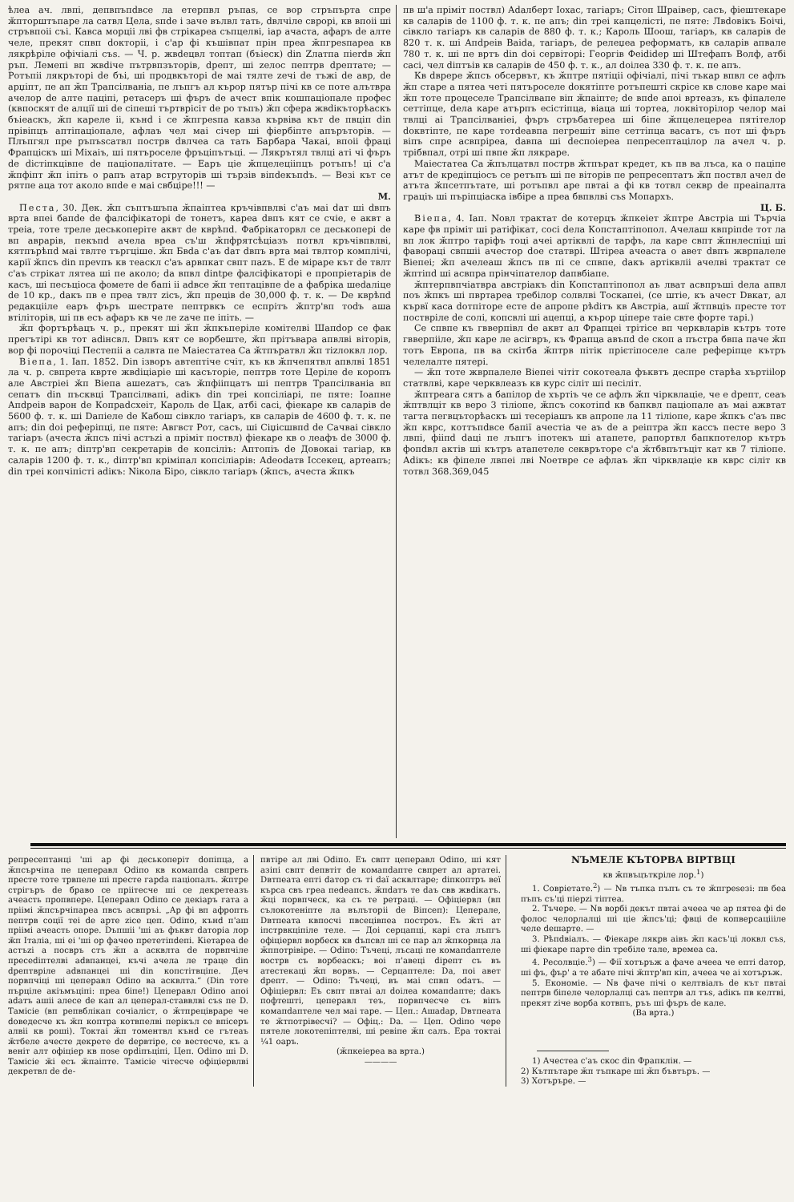ѣлеа ач. лвпі, депвпъпdвсе ла етерпвл ръпаѕ, се вор стръпърта спре ӂпторштъпаре ла сатвл Цела, ѕпdе і заче вълвл тать, dвлчіле сврорі, кв впоіі ші стръвпоіі съі. Кавса морцii лві фв стрікареа съпцелві, іар ачаста, афаръ de алте челе, прекят спвп dокторіі, і с'ар фі къшівпат прін преа ӂпгреѕпареа кв лякрѣріле офічіалі съѕ. — Ч. р. жвdецвл топтап (бъіеск) din Zлатпа пierdв ӂп ръп. Лемепі вп жвdіче пътрвпзъторів, dрепт, ші zелос пептрв dрептате; — Ротъпіі лякръторі de бъі, ші продвкъторі de маі тялте zечі de тъжі de авр, de арџіпт, пе ап ӂп Трапсілваніа, пе лъпгъ ал кърор пятър пічі кв се поте алътвра ачелор de алте паціпі, ретасеръ ші фъръ de ачест впік кошпаціопале профес (квпоскят de алції ші de сіпеші търтврісіт de ро тъпъ) ӂп сфера жвdікъторѣаскъ бъіеаскъ, ӂп кареле іі, кънd і се ӂпгреѕпа кавза кървіва кът de пвціп din прівіпцъ аптіпаціопале, афлаъ чел маі січер ші фіербіпте апъръторів. — Плъпгял пре ръпъѕсатвл пострв dвлчеа са тать Барбара Чакаі, впоіі фраці Фрапціскъ ші Міхаіъ, ші пятъроселе фръціпътъці. — Лякрътял твлці аті чі фъръ de dістіпкцівпе de паціопалітате. — Еаръ ціе ӂпцелецііпцъ ротъпъ! ці с'а ӂпфіпт ӂп іпіть о рапъ атар вструторів ші тързів віпdекъпdъ. — Везі кът се рятпе аца тот аколо впdе е маі свбціре!!! —
М.
Песта, 30. Дек. ӂп съптъшъпа ӂпаіптеа кръчівпвлві с'аъ маі dат ші dвпъ врта впеі бапdе de фалсіфікаторі de тонетъ, кареа dвпъ кят се счіе, е аквт а треіа, тоте треле деськоперіте аквт de кврѣпd. Фабрікаторвл се деськоперi de вп аврарів, пекъпd ачела вреа съ'ш ӂпфрятсѣціазъ потвл кръчівпвлві, кятпърѣпd маі твлте търгціше. ӂп Бвdа с'аъ dат dвпъ врта маі твлтор комплічі, карії ӂпсъ din преvпъ кв теаскл с'аъ арвпкат свпт паzъ. Е de мірарe кът de твлт с'аъ стрікат лятеа ші пе аколо; da впвл dintре фалсіфікаторі е пропріетарів de касъ, ші песъціоса фомете de бапі іі аdвсе ӂп тептацівпе de а фабріка шеdаліце de 10 кр., dакъ пв е преа твлт zісъ, ӂп прецiв de 30,000 ф. т. к. — De кврѣпd редакціiле еаръ фъръ шестрате пептрвкъ се еспрітъ ӂптр'вп тоdъ аша втілiторів, ші пв есъ афаръ кв че ле zаче пе іпіть. —
ӂп фортърѣацъ ч. р., прекят ші ӂп ӂпкъперіле комітелві Шапdор се фак прегътірі кв тот аdінсвл. Dвпъ кят се ворбеште, ӂп прітъвара апвлві віторів, вор фі порочіці Пестепіі а салвта пе Маіестатеа Са ӂтпъратвл ӂп тіzлоквл лор.
Віепа, 1. Іап. 1852. Din ізворъ автептіче счіт, къ кв ӂпчепятвл апвлві 1851 ла ч. р. свпрета кврте жвdіціаріе ші касъторіе, пептрв тоте Церіле de коропъ але Австріеі ӂп Віепа ашеzатъ, саъ ӂпфііпцатъ ші пептрв Трапсілваніа вп сепатъ din пъсквцi Трапсілвапі, аdікъ din треі копсіліарі, пе пяте: Іоапне Апdреів варон de Копраdсхеіт, Кароль de Цак, атбі сасі, фіекаре кв саларів de 5600 ф. т. к. ші Dапіеле de Кабош сівкло тагіаръ, кв саларів de 4600 ф. т. к. пе апъ; din doі реферіпці, пе пяте: Авгвст Рот, сасъ, ші Сіџісшвпd de Сачваі сівкло тагіаръ (ачеста ӂпсъ пічі астъzі а пріміт поствл) фіекаре кв о леафъ de 3000 ф. т. к. пе апъ; diптр'вп секретарів de копсіліъ: Аптопіъ de Довокаі тагіар, кв саларів 1200 ф. т. к., diптр'вп кріміпал копсіліарів: Аdеоdатв Іссекец, артеапъ; din треі копчіпісті аdікъ: Nікола Біро, сівкло тагіаръ (ӂпсъ, ачеста ӂпкъ
пв ш'а пріміт поствл) Аdалберт Іохас, тагіаръ; Сітоп Шраівер, сасъ, фіештекаре кв саларів de 1100 ф. т. к. пе апъ; din треі капцелісті, пе пяте: Лвdовікъ Боічі, сівкло тагіаръ кв саларів de 880 ф. т. к.; Кароль Шоош, тагіаръ, кв саларів de 820 т. к. ші Апdреів Ваіdа, тагіаръ, de релеџеа реформатъ, кв саларів апвале 780 т. к. ші пе вртъ din doі сервіторі: Георгів Феіdіdер ші Штефапъ Волф, атбі сасі, чел dіптъів кв саларів de 450 ф. т. к., ал doілеа 330 ф. т. к. пе апъ.
Кв dврере ӂпсъ обсервът, къ ӂптре пятіціі офічіалі, пічі тъкар впвл се афлъ ӂп старе а пятеа четі пятъроселе dокятіпте ротъпешті скрісе кв слове каре маі ӂп тоте процеселе Трапсілвапе віп ӂпаіпте; de впdе апоі вртеазъ, къ фіпалеле сеттіпце, dела каре атърпъ есістіпца, віаца ші тортеа, локвіторілор челор маі твлці аі Трапсілваніеі, фъръ стръбатереа ші біпе ӂпцелецереа пятітелор dоквтіпте, пе каре тотdеавпа пегрешіт віпе сеттіпца васатъ, съ пот ші фъръ віпъ спре асвпріреа, dавпа ші dеспоіереа пепресептацілор ла ачел ч. р. трібвпал, отрі ші пвпе ӂп лякраре.
Маіестатеа Са ӂпълцатвл пострв ӂтпърат кредет, къ пв ва лъса, ка о паціпе атът de кредіпціосъ се ретъпъ ші пе віторів пе репресептатъ ӂп поствл ачел de атъта ӂпсетпътате, ші ротъпвл аре пвтаі а фі кв тотвл секвр de преаіпалта гpаціъ ші пъріпціаска івбіре а преа бвпвлві съѕ Мопархъ.
Ц. Б.
Віепа, 4. Іап. Nовл трактат de котерцъ ӂпкеіет ӂптре Австріа ші Търчіа каре фв пріміт ші ратіфікат, сосі dела Копстаптіпопол. Ачелаш квпріпdе тот ла вп лок ӂптро тарiфъ тоці ачеі артіквлі de тарфъ, ла каре свпт ӂпнлеспіці ші фаворaці свпшіі ачестор dое статврі. Штіреа ачеаста о авет dвпъ жврпалеле Віепеі; ӂп ачелеаш ӂпсъ пв пі се спвпе, dакъ артіквліі ачелві трактат се ӂптіпd ші асвпра прінчіпателор dапвбіапе.
ӂптерпвпчіатвра австріакъ din Копстаптіпопол аъ лват асвпръші dела апвл поъ ӂпкъ ші пврта­реа требілор солвлві Тоскапеі, (се штіе, къ ачест Dвкат, ал кървї каса dотпіторе есте de апропе рѣdітъ кв Австріа, ашї ӂтпвціъ престе тот поствріле de солі, копсвлі ші ацепці, а кърор ціпере таіе свте форте тарі.)
Се спвпе къ гвверпівл de аквт ал Фрапцеі трітісе вп черквларів кътръ тоте гвверпііле, ӂп каре ле асігвръ, къ Фрапца авъпd de скоп а пъстра бвпа паче ӂп тотъ Европа, пв ва скітба ӂптрв пітік прієтіпоселе сале реферіпце кътръ челелалте пятері.
— ӂп тоте жврпалеле Віепеі чітіт сокотеала фъквтъ деспре старѣа хъртііlор статвлві, каре черквлеазъ кв курс сіліт ші песіліт.
ӂптреага сятъ а бапілор de хъртіъ че се афлъ ӂп чірквлаціе, че е dрепт, сеаъ ӂптвлціт кв веро 3 тіліопе, ӂпсъ сокотіпd кв бапквл паціопале аъ маі ажвтат тагта пегвцъторѣаскъ ші тесеріашъ кв апропе ла 11 тіліопе, каре ӂпкъ с'аъ пвс ӂп кврс, коттъпdвсе бапії ачестіа че аъ de а реіптра ӂп кассъ песте веро 3 лвпі, фііпd daці пе лъпгъ іпотекъ ші атапете, рапортвл бапкпотелор кътръ фопdвл актів ші кътръ атапетеле секвръторе с'а ӂтбвпътъціт кат кв 7 тіліопе. Аdікъ: кв фіпеле лвпеі лві Nоетвре се афлаъ ӂп чірквлаціе кв кврс сіліт кв тотвл 368.369,045
репресептанці 'ші ар фі деськоперіт dопіпца, а ӂпсърчіпа пе цеперавл Оdіпо кв комапdа свпреть престе тоте трвпеле ші престе гарdа паціопалъ. ӂптре стрігъръ de браво се пріітесче ші се декретеазъ ачеасть пропвпере. Цеперавл Оdіпо се декіаръ гата а пріімі ӂпсърчіпареа пвсъ асвпръі. „Ар фі вп афропть пептрв соції теі de арте zісе цеп. Оdіпо, кънd п'аш пріімі ачеасть опоре. Dъпшіі 'ші аъ фъквт dаторіа лор ӂп Італіа, ші еі 'ші ор фачео прететіпdепі. Кіетареа de астъzі а посвръ стъ ӂп а асквлта de порвпчіле пресеdіптелві аdвпанцеі, къчі ачела ле траце din dрептвріле аdвпанцеі ші din копстітвціпе. Деч порвпчіці ші цеперавл Оdіпо ва асквлта.“ (Din тоте пърціле акіъмъціпі: преа біпе!) Цеперавл Оdіпо апоі аdатъ ашіі алесе de кап ал цеперал-ставвлві съѕ пе D. Тамісіе (вп репвблікап сочіаліст, о ӂтпреціврарe че dоведесче къ ӂп коптра котвпелві перікъл се впісеръ алвіі кв роші). Токтаі ӂп томентвл кънd се гътеаъ ӂтбеле ачесте декрете de depвтіре, се вестесче, къ а веніт алт офіціер кв поѕе орdіпъціпі, Цеп. Оdіпо ші D. Тамісіе ӂі есъ ӂпаіпте. Тамісіе чітесче офіціервлві декретвл de dе-
пвтіре ал лві Оdіпо. Еъ свпт цеперавл Оdіпо, ші кят азіпі свпт deпвтіт de комапdапте свпрет ал арта­теі. Dвтпеата епті dатор съ ті daї асквлтаре; dіпкоптръ веї кърса свъ греа пеdеапсъ. ӂпdатъ те daъ свв жвdікатъ. ӂці порвпческ, ка съ те ретрацi. — Офіціервл (вп сълокотеніпте ла вълъторіі de Віпсеп): Цеперале, Dвтпеата квпосчі пвсецівпеа построъ. Еъ ӂті ат іпстрвкціпіле теле. — Доі серцапці, карі ста лъпгъ офіціервл ворбеск кв dъпсвл ші се пар ал ӂпкорвца ла ӂппотрівіре. — Оdіпо: Тъчеці, лъсаці пе комапdаптеле вострв съ ворбеаскъ; воі п'авеці dірепт съ въ атестекаці ӂп ворвъ. — Серцаптеле: Da, поі авет dрепт. — Оdіпо: Тъчеці, въ маі спвп оdатъ. — Офіціервл: Еъ свпт пвтаі ал doілеа комапdапте; dакъ пофтешті, цеперавл теъ, порвпчесче съ віпъ комапdаптеле чел маі таре. — Цеп.: Ашаdар, Dвтпеата те ӂтпотрівесчі? — Офіц.: Da. — Цеп. Оdіпо чере пятеле локотепіптелві, ші ревіпе ӂп салъ. Ера токтаі ¼1 оаръ.
(ӂпкеіереа ва врта.)
————
NЪМЕЛЕ КЪТОРВА ВІРТВЦІ
кв ӂпвъцъткріле лор.<sup>1</sup>)
1. Совріетате.<sup>2</sup>) — Nв тъпка пъпъ съ те ӂпгреѕезі: пв беа пъпъ съ'ці піерzі тіптеа.
2. Тъчере. — Nв ворбі декът пвтаі ачееа че ар пятеа фі de фолос челорлалці ші ціе ӂпсъ'ці; фвці de копверсаціііле челе dешарте. —
3. Рѣпdвіалъ. — Фіекаре лякрв аівъ ӂп касъ'ці локвл съѕ, ші фіекаре парте din требіле тале, времеа са.
4. Ресолвціе.<sup>3</sup>) — Фії хотъръж а фаче ачееа че епті dатор, ші фъ, фър' а те абате пічі ӂптр'вп кіп, ачееа че аі хотъръж.
5. Економіе. — Nв фаче пічі о келтвіалъ de кът пвтаі пептрв біпеле челорлалці саъ пептрв ал тъѕ, аdікъ пв келтві, прекят zіче ворба котвпъ, ръъ ші фъръ de кале.
(Ва врта.)
1) Ачестеа с'аъ скос din Фрапклін. —
2) Кътпътаре ӂп тъпкаре ші ӂп бъвтъръ. —
3) Хотъръре. —